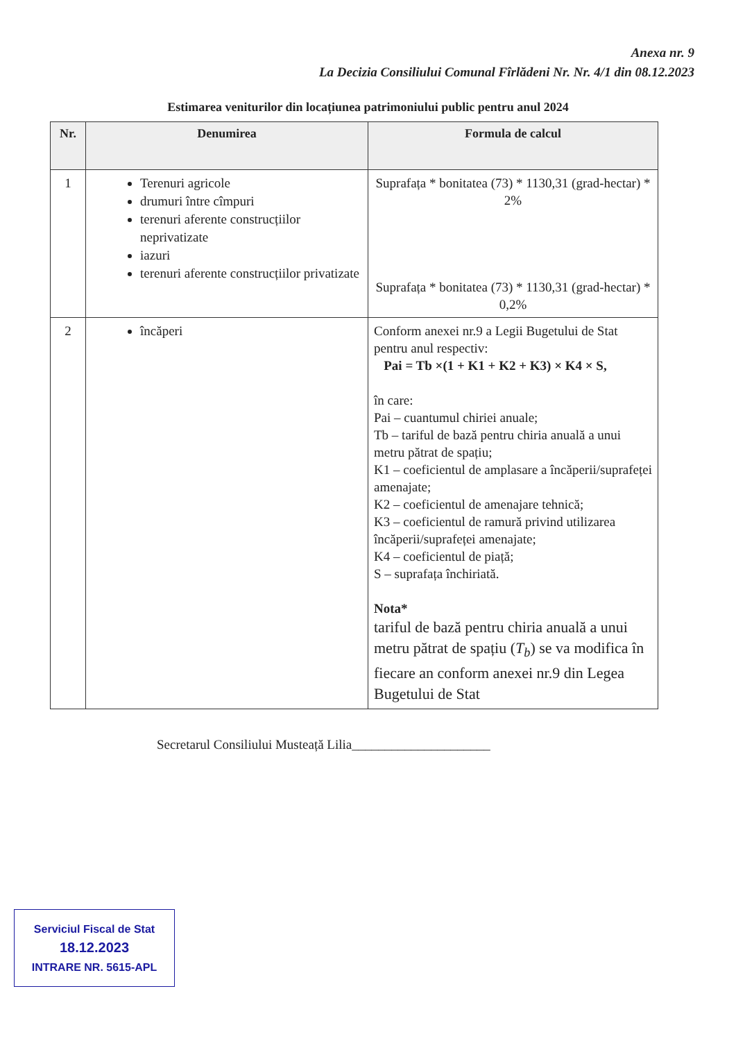Anexa nr. 9
La Decizia Consiliului Comunal Fîrlădeni Nr. Nr. 4/1 din 08.12.2023
Estimarea veniturilor din locațiunea patrimoniului public pentru anul 2024
| Nr. | Denumirea | Formula de calcul |
| --- | --- | --- |
| 1 | Terenuri agricole drumuri între cîmpuri terenuri aferente construcțiilor neprivatizate iazuri terenuri aferente construcțiilor privatizate | Suprafața * bonitatea (73) * 1130,31 (grad-hectar) * 2% Suprafața * bonitatea (73) * 1130,31 (grad-hectar) * 0,2% |
| 2 | încăperi | Conform anexei nr.9 a Legii Bugetului de Stat pentru anul respectiv: Pai = Tb ×(1 + K1 + K2 + K3) × K4 × S, în care: Pai – cuantumul chiriei anuale; Tb – tariful de bază pentru chiria anuală a unui metru pătrat de spațiu; K1 – coeficientul de amplasare a încăperii/suprafeței amenajate; K2 – coeficientul de amenajare tehnică; K3 – coeficientul de ramură privind utilizarea încăperii/suprafeței amenajate; K4 – coeficientul de piață; S – suprafața închiriată. Nota* tariful de bază pentru chiria anuală a unui metru pătrat de spațiu ( T<sub>b</sub> ) se va modifica în fiecare an conform anexei nr.9 din Legea Bugetului de Stat |
Secretarul Consiliului Musteață Lilia_____________________
Serviciul Fiscal de Stat
18.12.2023
INTRARE NR. 5615-APL